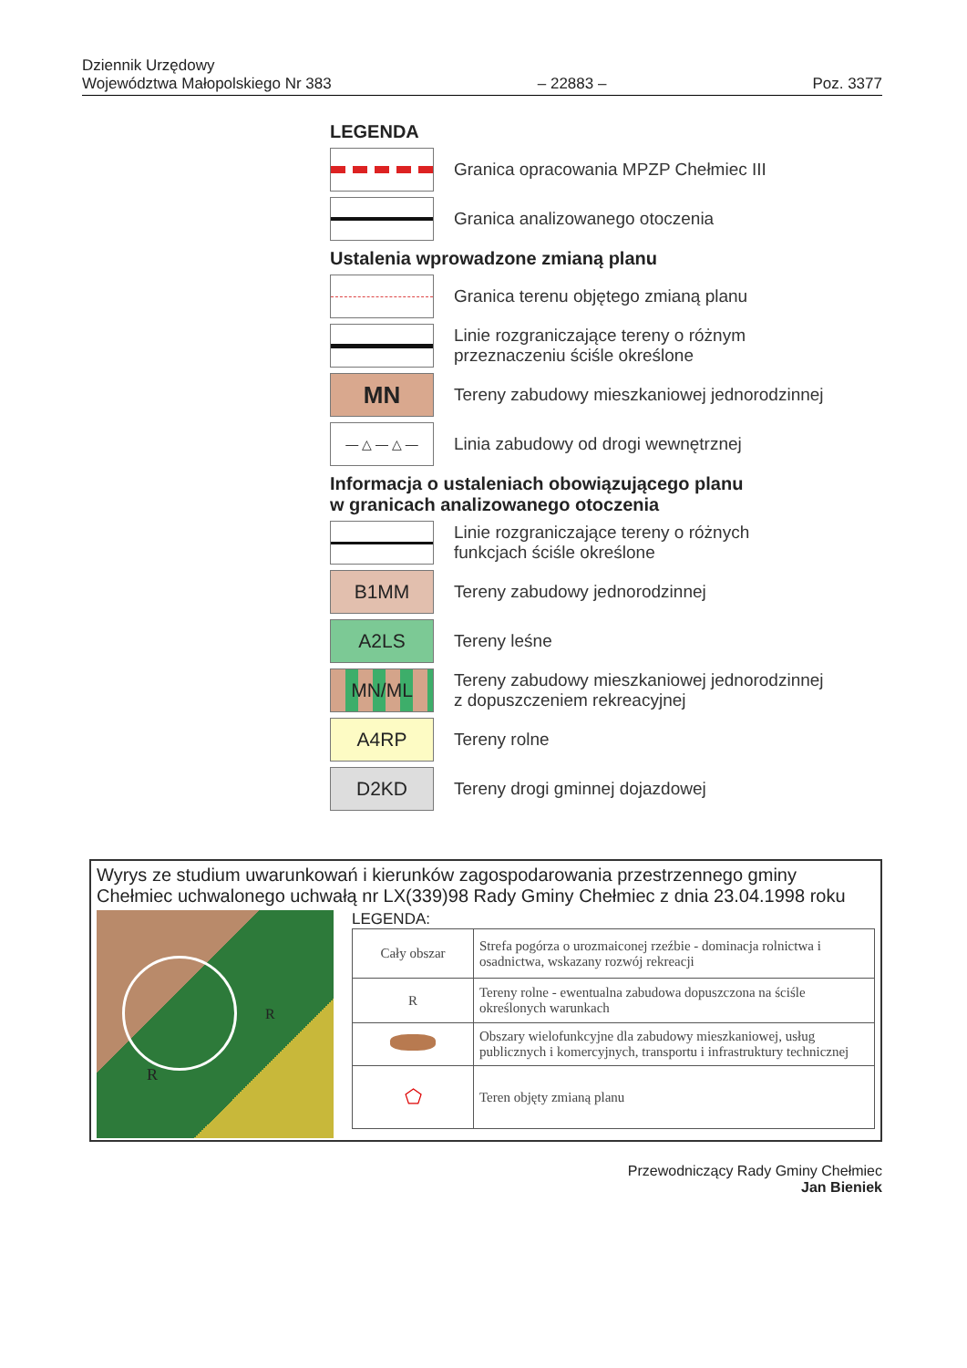Dziennik Urzędowy
Województwa Małopolskiego Nr 383
– 22883 –
Poz. 3377
LEGENDA
Granica opracowania MPZP Chełmiec III
Granica analizowanego otoczenia
Ustalenia wprowadzone zmianą planu
Granica terenu objętego zmianą planu
Linie rozgraniczające tereny o różnym
przeznaczeniu ściśle określone
MN
Tereny zabudowy mieszkaniowej jednorodzinnej
— △ — △ —
Linia zabudowy od drogi wewnętrznej
Informacja o ustaleniach obowiązującego planu
w granicach analizowanego otoczenia
Linie rozgraniczające tereny o różnych
funkcjach ściśle określone
B1MM
Tereny zabudowy jednorodzinnej
A2LS
Tereny leśne
MN/ML
Tereny zabudowy mieszkaniowej jednorodzinnej
z dopuszczeniem rekreacyjnej
A4RP
Tereny rolne
D2KD
Tereny drogi gminnej dojazdowej
Wyrys ze studium uwarunkowań i kierunków zagospodarowania przestrzennego gminy Chełmiec uchwalonego uchwałą nr LX(339)98 Rady Gminy Chełmiec z dnia 23.04.1998 roku
R
R
LEGENDA:
| Cały obszar | Strefa pogórza o urozmaiconej rzeźbie - dominacja rolnictwa i osadnictwa, wskazany rozwój rekreacji |
| R | Tereny rolne - ewentualna zabudowa dopuszczona na ściśle określonych warunkach |
| | Obszary wielofunkcyjne dla zabudowy mieszkaniowej, usług publicznych i komercyjnych, transportu i infrastruktury technicznej |
| ⬠ | Teren objęty zmianą planu |
Przewodniczący Rady Gminy Chełmiec
Jan Bieniek